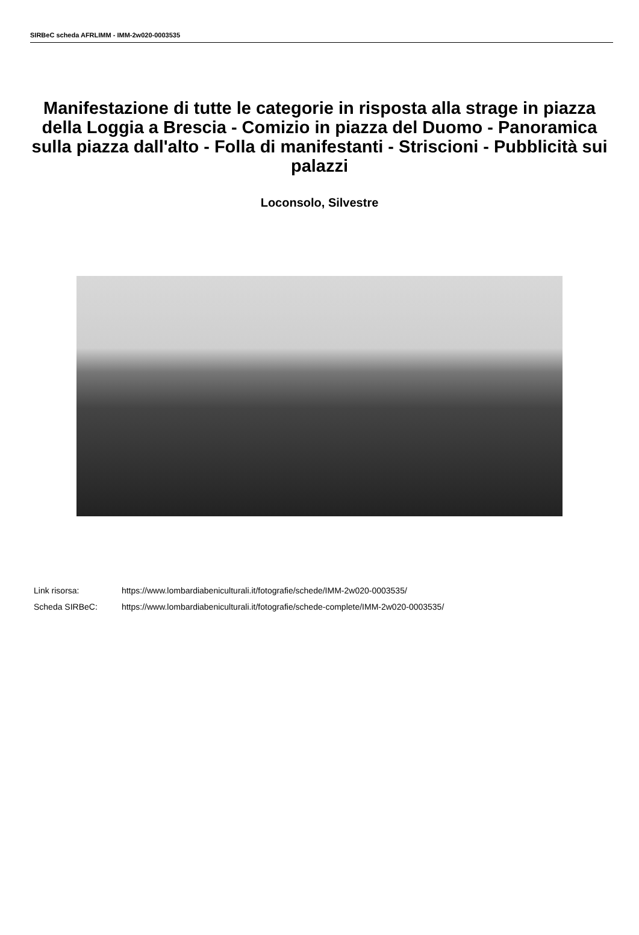SIRBeC scheda AFRLIMM - IMM-2w020-0003535
Manifestazione di tutte le categorie in risposta alla strage in piazza della Loggia a Brescia - Comizio in piazza del Duomo - Panoramica sulla piazza dall'alto - Folla di manifestanti - Striscioni - Pubblicità sui palazzi
Loconsolo, Silvestre
Link risorsa: https://www.lombardiabeniculturali.it/fotografie/schede/IMM-2w020-0003535/
Scheda SIRBeC: https://www.lombardiabeniculturali.it/fotografie/schede-complete/IMM-2w020-0003535/